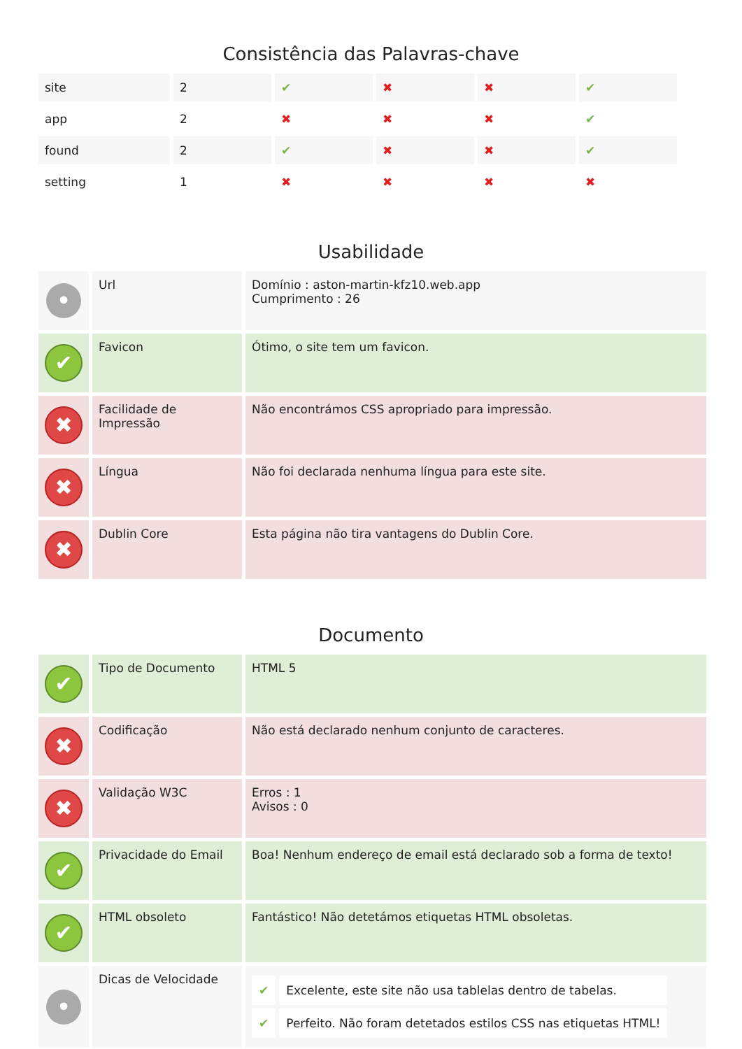Consistência das Palavras-chave
| site | 2 | ✔ | ✖ | ✖ | ✔ |
| app | 2 | ✖ | ✖ | ✖ | ✔ |
| found | 2 | ✔ | ✖ | ✖ | ✔ |
| setting | 1 | ✖ | ✖ | ✖ | ✖ |
Usabilidade
| • | Url | Domínio : aston-martin-kfz10.web.app Cumprimento : 26 |
| ✔ | Favicon | Ótimo, o site tem um favicon. |
| ✖ | Facilidade de Impressão | Não encontrámos CSS apropriado para impressão. |
| ✖ | Língua | Não foi declarada nenhuma língua para este site. |
| ✖ | Dublin Core | Esta página não tira vantagens do Dublin Core. |
Documento
| ✔ | Tipo de Documento | HTML 5 |
| ✖ | Codificação | Não está declarado nenhum conjunto de caracteres. |
| ✖ | Validação W3C | Erros : 1 Avisos : 0 |
| ✔ | Privacidade do Email | Boa! Nenhum endereço de email está declarado sob a forma de texto! |
| ✔ | HTML obsoleto | Fantástico! Não detetámos etiquetas HTML obsoletas. |
| • | Dicas de Velocidade | / ✔ / Excelente, este site não usa tablelas dentro de tabelas. / / ✔ / Perfeito. Não foram detetados estilos CSS nas etiquetas HTML! / |